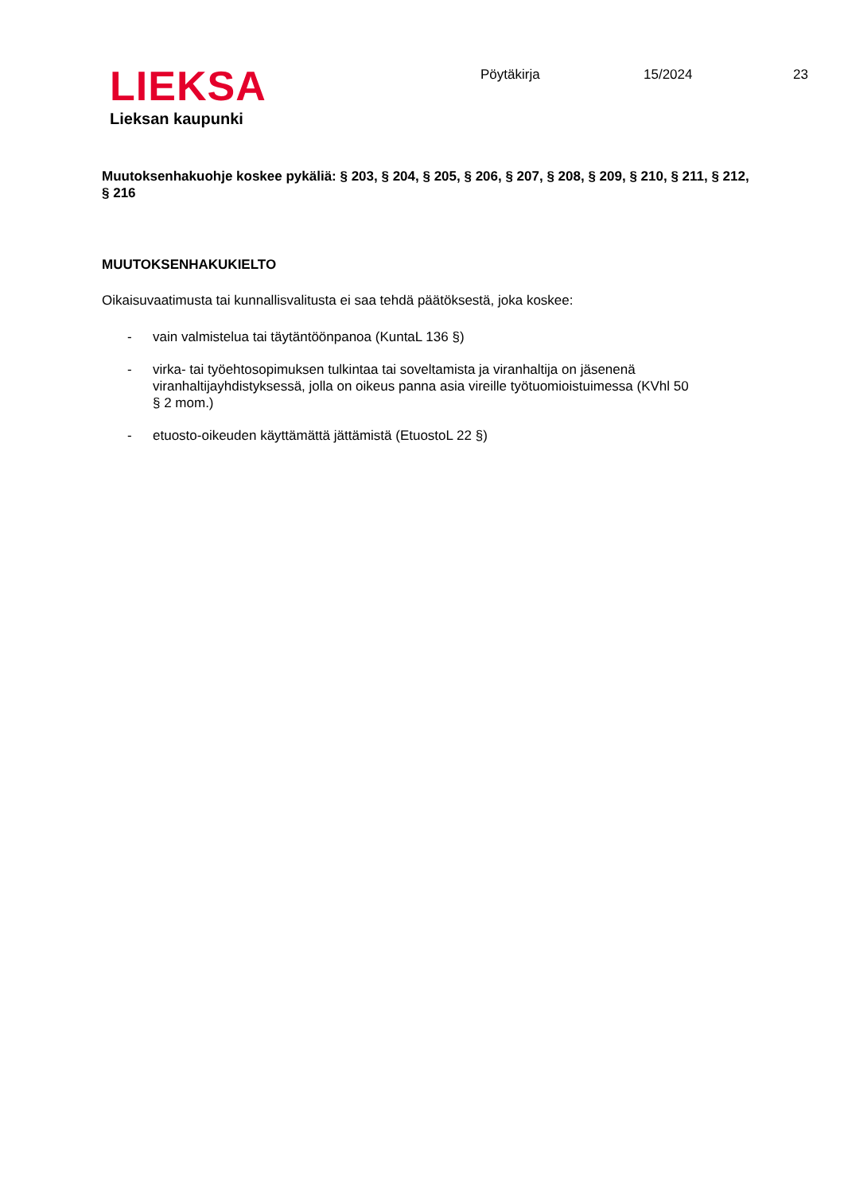LIEKSA
Lieksan kaupunki
Pöytäkirja 15/2024 23
Muutoksenhakuohje koskee pykäliä: § 203, § 204, § 205, § 206, § 207, § 208, § 209, § 210, § 211, § 212, § 216
MUUTOKSENHAKUKIELTO
Oikaisuvaatimusta tai kunnallisvalitusta ei saa tehdä päätöksestä, joka koskee:
- vain valmistelua tai täytäntöönpanoa (KuntaL 136 §)
- virka- tai työehtosopimuksen tulkintaa tai soveltamista ja viranhaltija on jäsenenä viranhaltijayhdistyksessä, jolla on oikeus panna asia vireille työtuomioistuimessa (KVhl 50 § 2 mom.)
- etuosto-oikeuden käyttämättä jättämistä (EtuostoL 22 §)